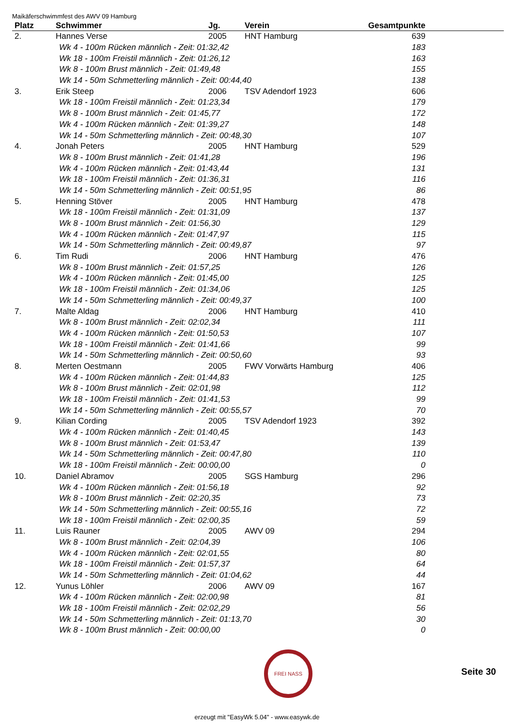Maikäferschwimmfest des AWV 09 Hamburg
| Platz | Schwimmer | Jg. | Verein | Gesamtpunkte | |
| --- | --- | --- | --- | --- | --- |
| 2. | Hannes Verse | 2005 | HNT Hamburg | 639 | |
| Wk 4 - 100m Rücken männlich - Zeit: 01:32,42 | | | | 183 | |
| Wk 18 - 100m Freistil männlich - Zeit: 01:26,12 | | | | 163 | |
| Wk 8 - 100m Brust männlich - Zeit: 01:49,48 | | | | 155 | |
| Wk 14 - 50m Schmetterling männlich - Zeit: 00:44,40 | | | | 138 | |
| 3. | Erik Steep | 2006 | TSV Adendorf 1923 | 606 | |
| Wk 18 - 100m Freistil männlich - Zeit: 01:23,34 | | | | 179 | |
| Wk 8 - 100m Brust männlich - Zeit: 01:45,77 | | | | 172 | |
| Wk 4 - 100m Rücken männlich - Zeit: 01:39,27 | | | | 148 | |
| Wk 14 - 50m Schmetterling männlich - Zeit: 00:48,30 | | | | 107 | |
| 4. | Jonah Peters | 2005 | HNT Hamburg | 529 | |
| Wk 8 - 100m Brust männlich - Zeit: 01:41,28 | | | | 196 | |
| Wk 4 - 100m Rücken männlich - Zeit: 01:43,44 | | | | 131 | |
| Wk 18 - 100m Freistil männlich - Zeit: 01:36,31 | | | | 116 | |
| Wk 14 - 50m Schmetterling männlich - Zeit: 00:51,95 | | | | 86 | |
| 5. | Henning Stöver | 2005 | HNT Hamburg | 478 | |
| Wk 18 - 100m Freistil männlich - Zeit: 01:31,09 | | | | 137 | |
| Wk 8 - 100m Brust männlich - Zeit: 01:56,30 | | | | 129 | |
| Wk 4 - 100m Rücken männlich - Zeit: 01:47,97 | | | | 115 | |
| Wk 14 - 50m Schmetterling männlich - Zeit: 00:49,87 | | | | 97 | |
| 6. | Tim Rudi | 2006 | HNT Hamburg | 476 | |
| Wk 8 - 100m Brust männlich - Zeit: 01:57,25 | | | | 126 | |
| Wk 4 - 100m Rücken männlich - Zeit: 01:45,00 | | | | 125 | |
| Wk 18 - 100m Freistil männlich - Zeit: 01:34,06 | | | | 125 | |
| Wk 14 - 50m Schmetterling männlich - Zeit: 00:49,37 | | | | 100 | |
| 7. | Malte Aldag | 2006 | HNT Hamburg | 410 | |
| Wk 8 - 100m Brust männlich - Zeit: 02:02,34 | | | | 111 | |
| Wk 4 - 100m Rücken männlich - Zeit: 01:50,53 | | | | 107 | |
| Wk 18 - 100m Freistil männlich - Zeit: 01:41,66 | | | | 99 | |
| Wk 14 - 50m Schmetterling männlich - Zeit: 00:50,60 | | | | 93 | |
| 8. | Merten Oestmann | 2005 | FWV Vorwärts Hamburg | 406 | |
| Wk 4 - 100m Rücken männlich - Zeit: 01:44,83 | | | | 125 | |
| Wk 8 - 100m Brust männlich - Zeit: 02:01,98 | | | | 112 | |
| Wk 18 - 100m Freistil männlich - Zeit: 01:41,53 | | | | 99 | |
| Wk 14 - 50m Schmetterling männlich - Zeit: 00:55,57 | | | | 70 | |
| 9. | Kilian Cording | 2005 | TSV Adendorf 1923 | 392 | |
| Wk 4 - 100m Rücken männlich - Zeit: 01:40,45 | | | | 143 | |
| Wk 8 - 100m Brust männlich - Zeit: 01:53,47 | | | | 139 | |
| Wk 14 - 50m Schmetterling männlich - Zeit: 00:47,80 | | | | 110 | |
| Wk 18 - 100m Freistil männlich - Zeit: 00:00,00 | | | | 0 | |
| 10. | Daniel Abramov | 2005 | SGS Hamburg | 296 | |
| Wk 4 - 100m Rücken männlich - Zeit: 01:56,18 | | | | 92 | |
| Wk 8 - 100m Brust männlich - Zeit: 02:20,35 | | | | 73 | |
| Wk 14 - 50m Schmetterling männlich - Zeit: 00:55,16 | | | | 72 | |
| Wk 18 - 100m Freistil männlich - Zeit: 02:00,35 | | | | 59 | |
| 11. | Luis Rauner | 2005 | AWV 09 | 294 | |
| Wk 8 - 100m Brust männlich - Zeit: 02:04,39 | | | | 106 | |
| Wk 4 - 100m Rücken männlich - Zeit: 02:01,55 | | | | 80 | |
| Wk 18 - 100m Freistil männlich - Zeit: 01:57,37 | | | | 64 | |
| Wk 14 - 50m Schmetterling männlich - Zeit: 01:04,62 | | | | 44 | |
| 12. | Yunus Löhler | 2006 | AWV 09 | 167 | |
| Wk 4 - 100m Rücken männlich - Zeit: 02:00,98 | | | | 81 | |
| Wk 18 - 100m Freistil männlich - Zeit: 02:02,29 | | | | 56 | |
| Wk 14 - 50m Schmetterling männlich - Zeit: 01:13,70 | | | | 30 | |
| Wk 8 - 100m Brust männlich - Zeit: 00:00,00 | | | | 0 | |
FREI NASS
Seite 30
erzeugt mit "EasyWk 5.04" - www.easywk.de